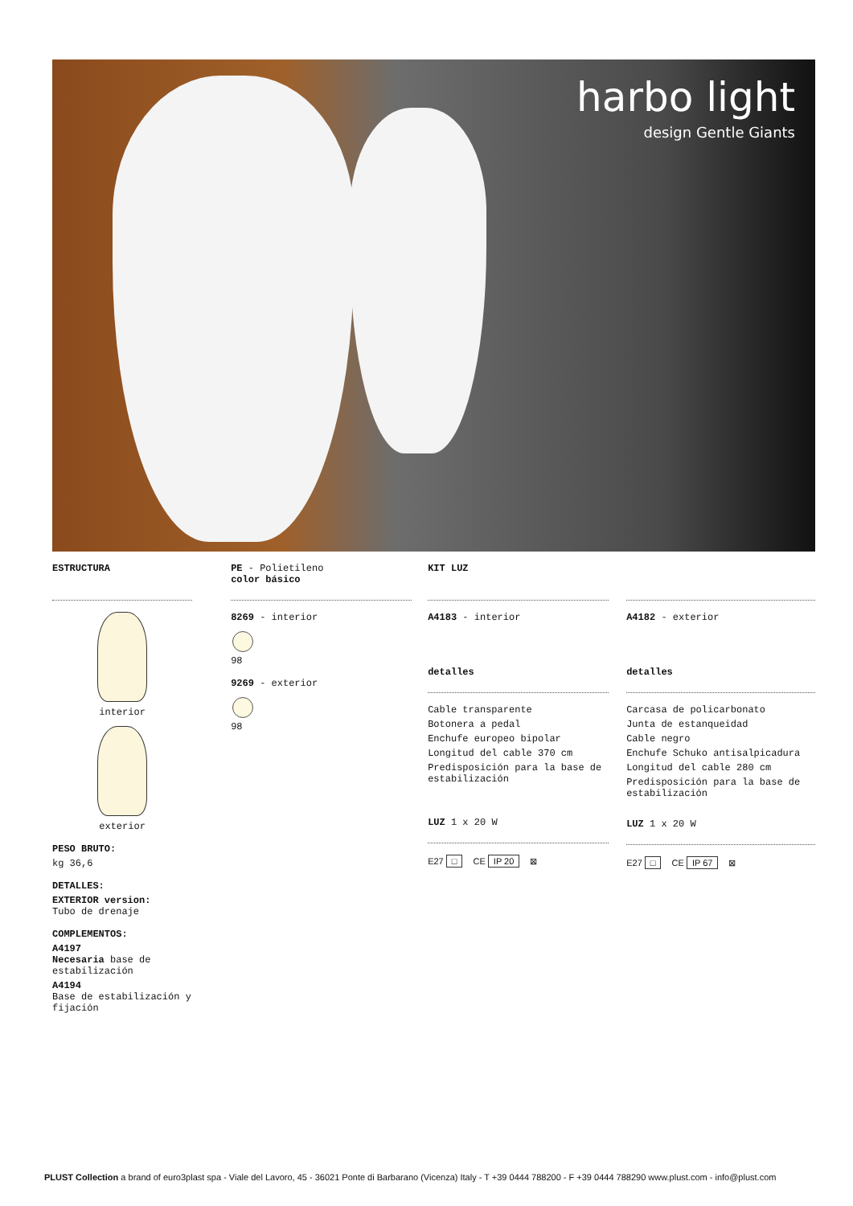harbo light
design Gentle Giants
ESTRUCTURA
interior
exterior
PESO BRUTO:
kg 36,6
DETALLES:
EXTERIOR version:
Tubo de drenaje
COMPLEMENTOS:
A4197
Necesaria base de estabilización
A4194
Base de estabilización y fijación
PE - Polietileno
color básico
8269 - interior
98
9269 - exterior
98
KIT LUZ
A4183 - interior
detalles
Cable transparente
Botonera a pedal
Enchufe europeo bipolar
Longitud del cable 370 cm
Predisposición para la base de estabilización
LUZ 1 x 20 W
E27 □ CE IP 20 ⊠
A4182 - exterior
detalles
Carcasa de policarbonato
Junta de estanqueidad
Cable negro
Enchufe Schuko antisalpicadura
Longitud del cable 280 cm
Predisposición para la base de estabilización
LUZ 1 x 20 W
E27 □ CE IP 67 ⊠
PLUST Collection a brand of euro3plast spa - Viale del Lavoro, 45 - 36021 Ponte di Barbarano (Vicenza) Italy - T +39 0444 788200 - F +39 0444 788290 www.plust.com - info@plust.com